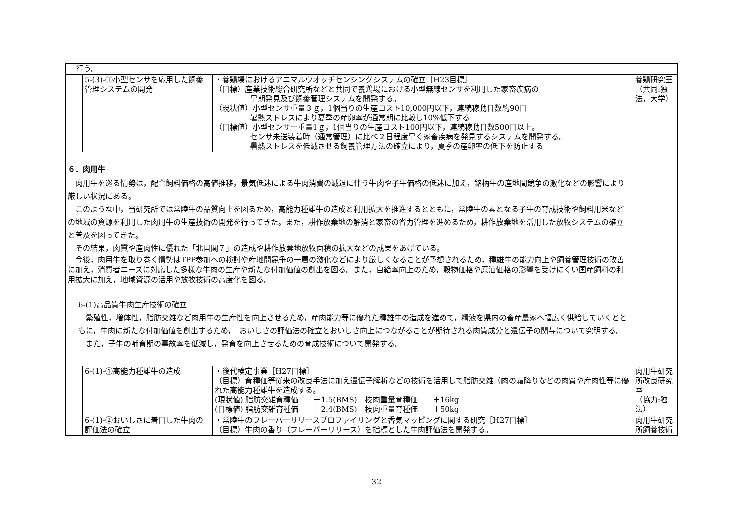| | 行う。 | | | |
| | | 5-(3)-①小型センサを応用した飼養管理システムの開発 | ・養鶏場におけるアニマルウオッチセンシングシステムの確立［H23目標］ （目標）産業技術総合研究所などと共同で養鶏場における小型無線センサを利用した家畜疾病の 早期発見及び飼養管理システムを開発する。 （現状値）小型センサ重量３ｇ，1個当りの生産コスト10,000円以下，連続稼動日数約90日 暑熱ストレスにより夏季の産卵率が通常期に比較し10%低下する （目標値）小型センサー重量1ｇ，1個当りの生産コスト100円以下，連続稼動日数500日以上。 センサ未送装着時（通常管理）に比べ２日程度早く家畜疾病を発見するシステムを開発する。 暑熱ストレスを低減させる飼養管理方法の確立により，夏季の産卵率の低下を防止する | 養鶏研究室 （共同:独法，大学） |
| ６．肉用牛 肉用牛を巡る情勢は，配合飼料価格の高値推移，景気低迷による牛肉消費の減退に伴う牛肉や子牛価格の低迷に加え，銘柄牛の産地間競争の激化などの影響により厳しい状況にある。 このような中，当研究所では常陸牛の品質向上を図るため，高能力種雄牛の造成と利用拡大を推進するとともに，常陸牛の素となる子牛の育成技術や飼料用米などの地域の資源を利用した肉用牛の生産技術の開発を行ってきた。また，耕作放棄地の解消と家畜の省力管理を進めるため，耕作放棄地を活用した放牧システムの確立と普及を図ってきた。 その結果，肉質や産肉性に優れた「北国関７」の造成や耕作放棄地放牧面積の拡大などの成果をあげている。 今後，肉用牛を取り巻く情勢はTPP参加への検討や産地間競争の一層の激化などにより厳しくなることが予想されるため，種雄牛の能力向上や飼養管理技術の改善に加え，消費者ニーズに対応した多様な牛肉の生産や新たな付加価値の創出を図る。また，自給率向上のため，穀物価格や原油価格の影響を受けにくい国産飼料の利用拡大に加え，地域資源の活用や放牧技術の高度化を図る。 | | | | |
| | 6-(1)高品質牛肉生産技術の確立 繁殖性，増体性，脂肪交雑など肉用牛の生産性を向上させるため，産肉能力等に優れた種雄牛の造成を進めて，精液を県内の畜産農家へ幅広く供給していくとともに，牛肉に新たな付加価値を創出するため， おいしさの評価法の確立とおいしさ向上につながることが期待される肉質成分と遺伝子の関与について究明する。 また，子牛の哺育期の事故率を低減し，発育を向上させるための育成技術について開発する。 | | | |
| | | 6-(1)-①高能力種雄牛の造成 | ・後代検定事業［H27目標］ （目標）育種価等従来の改良手法に加え遺伝子解析などの技術を活用して脂肪交雑（肉の霜降りなどの肉質や産肉性等に優れた高能力種雄牛を造成する。 (現状値) 脂肪交雑育種価 ＋1.5(BMS) 枝肉重量育種価 ＋16kg (目標値) 脂肪交雑育種価 ＋2.4(BMS) 枝肉重量育種価 ＋50kg | 肉用牛研究所改良研究室 （協力:独法） |
| | | 6-(1)-②おいしさに着目した牛肉の評価法の確立 | ・常陸牛のフレーバーリリースプロファイリングと香気マッピングに関する研究［H27目標］ （目標）牛肉の香り（フレーバーリリース）を指標とした牛肉評価法を開発する。 | 肉用牛研究所飼養技術 |
32